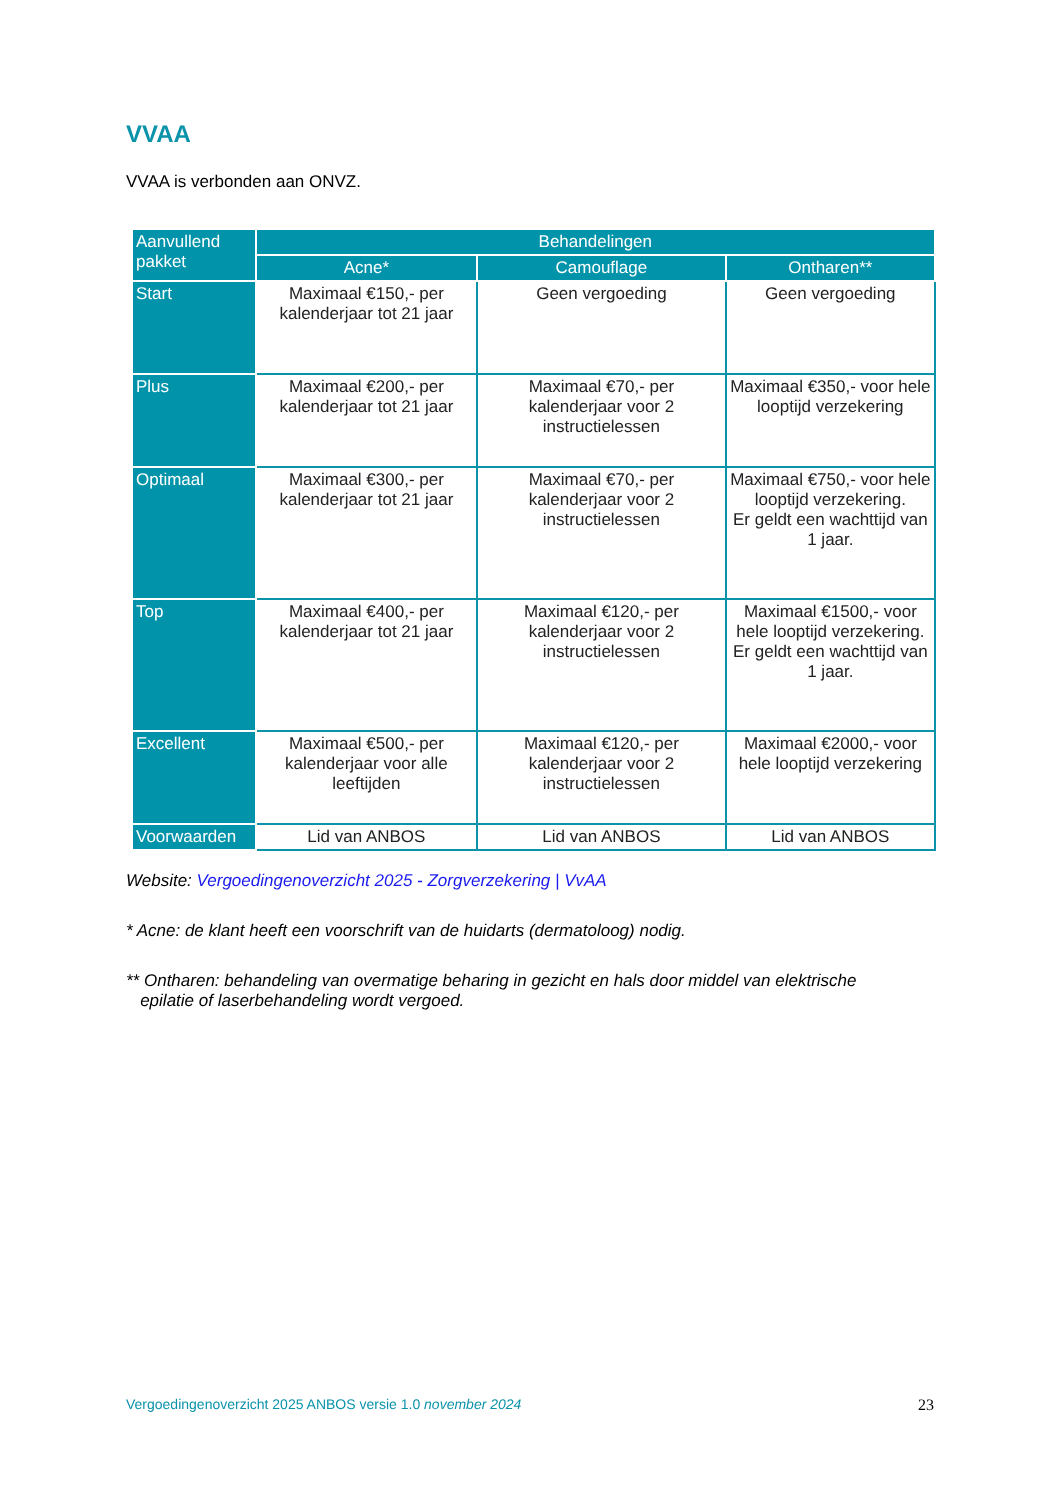VVAA
VVAA is verbonden aan ONVZ.
| Aanvullend pakket | Behandelingen | | |
| --- | --- | --- | --- |
| | Acne* | Camouflage | Ontharen** |
| Start | Maximaal €150,- per kalenderjaar tot 21 jaar | Geen vergoeding | Geen vergoeding |
| Plus | Maximaal €200,- per kalenderjaar tot 21 jaar | Maximaal €70,- per kalenderjaar voor 2 instructielessen | Maximaal €350,- voor hele looptijd verzekering |
| Optimaal | Maximaal €300,- per kalenderjaar tot 21 jaar | Maximaal €70,- per kalenderjaar voor 2 instructielessen | Maximaal €750,- voor hele looptijd verzekering. Er geldt een wachttijd van 1 jaar. |
| Top | Maximaal €400,- per kalenderjaar tot 21 jaar | Maximaal €120,- per kalenderjaar voor 2 instructielessen | Maximaal €1500,- voor hele looptijd verzekering. Er geldt een wachttijd van 1 jaar. |
| Excellent | Maximaal €500,- per kalenderjaar voor alle leeftijden | Maximaal €120,- per kalenderjaar voor 2 instructielessen | Maximaal €2000,- voor hele looptijd verzekering |
| Voorwaarden | Lid van ANBOS | Lid van ANBOS | Lid van ANBOS |
Website: Vergoedingenoverzicht 2025 - Zorgverzekering | VvAA
* Acne: de klant heeft een voorschrift van de huidarts (dermatoloog) nodig.
** Ontharen: behandeling van overmatige beharing in gezicht en hals door middel van elektrische
epilatie of laserbehandeling wordt vergoed.
23 Vergoedingenoverzicht 2025 ANBOS versie 1.0 november 2024